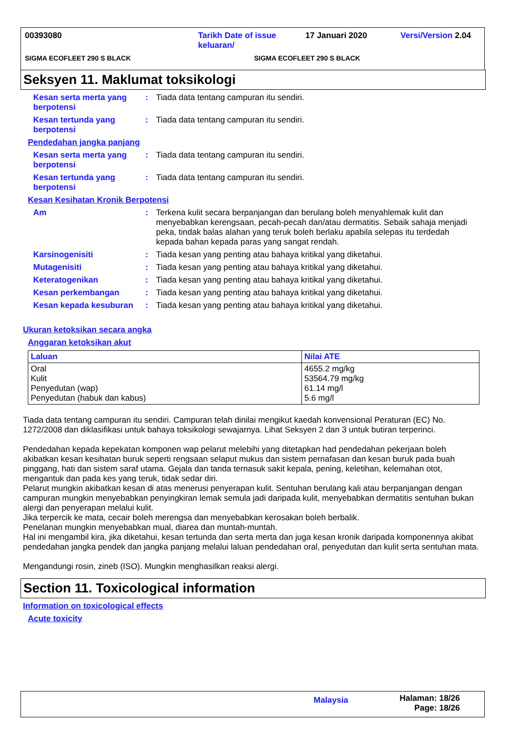00393080 Tarikh Date of issue keluaran/
17 Januari 2020 Versi/Version 2.04
SIGMA ECOFLEET 290 S BLACK SIGMA ECOFLEET 290 S BLACK
Seksyen 11. Maklumat toksikologi
Kesan serta merta yang berpotensi
: Tiada data tentang campuran itu sendiri.
Kesan tertunda yang berpotensi
: Tiada data tentang campuran itu sendiri.
Pendedahan jangka panjang
Kesan serta merta yang berpotensi
: Tiada data tentang campuran itu sendiri.
Kesan tertunda yang berpotensi
: Tiada data tentang campuran itu sendiri.
Kesan Kesihatan Kronik Berpotensi
Am : Terkena kulit secara berpanjangan dan berulang boleh menyahlemak kulit dan menyebabkan kerengsaan, pecah-pecah dan/atau dermatitis. Sebaik sahaja menjadi peka, tindak balas alahan yang teruk boleh berlaku apabila selepas itu terdedah kepada bahan kepada paras yang sangat rendah.
Karsinogenisiti : Tiada kesan yang penting atau bahaya kritikal yang diketahui.
Mutagenisiti : Tiada kesan yang penting atau bahaya kritikal yang diketahui.
Keteratogenikan : Tiada kesan yang penting atau bahaya kritikal yang diketahui.
Kesan perkembangan : Tiada kesan yang penting atau bahaya kritikal yang diketahui.
Kesan kepada kesuburan : Tiada kesan yang penting atau bahaya kritikal yang diketahui.
Ukuran ketoksikan secara angka
Anggaran ketoksikan akut
| Laluan | Nilai ATE |
| --- | --- |
| Oral Kulit Penyedutan (wap) Penyedutan (habuk dan kabus) | 4655.2 mg/kg 53564.79 mg/kg 61.14 mg/l 5.6 mg/l |
Tiada data tentang campuran itu sendiri. Campuran telah dinilai mengikut kaedah konvensional Peraturan (EC) No. 1272/2008 dan diklasifikasi untuk bahaya toksikologi sewajarnya. Lihat Seksyen 2 dan 3 untuk butiran terperinci.
Pendedahan kepada kepekatan komponen wap pelarut melebihi yang ditetapkan had pendedahan pekerjaan boleh akibatkan kesan kesihatan buruk seperti rengsaan selaput mukus dan sistem pernafasan dan kesan buruk pada buah pinggang, hati dan sistem saraf utama. Gejala dan tanda ternasuk sakit kepala, pening, keletihan, kelemahan otot, mengantuk dan pada kes yang teruk, tidak sedar diri.
Pelarut mungkin akibatkan kesan di atas menerusi penyerapan kulit. Sentuhan berulang kali atau berpanjangan dengan campuran mungkin menyebabkan penyingkiran lemak semula jadi daripada kulit, menyebabkan dermatitis sentuhan bukan alergi dan penyerapan melalui kulit.
Jika terpercik ke mata, cecair boleh merengsa dan menyebabkan kerosakan boleh berbalik.
Penelanan mungkin menyebabkan mual, diarea dan muntah-muntah.
Hal ini mengambil kira, jika diketahui, kesan tertunda dan serta merta dan juga kesan kronik daripada komponennya akibat pendedahan jangka pendek dan jangka panjang melalui laluan pendedahan oral, penyedutan dan kulit serta sentuhan mata.
Mengandungi rosin, zineb (ISO). Mungkin menghasilkan reaksi alergi.
Section 11. Toxicological information
Information on toxicological effects
Acute toxicity
Malaysia
Halaman: 18/26
Page: 18/26